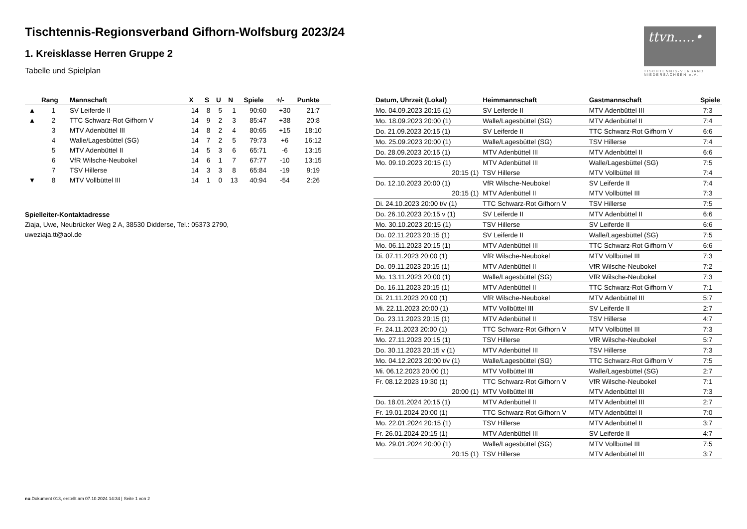Tischtennis-Regionsverband Gifhorn-Wolfsburg 2023/24
1. Kreisklasse Herren Gruppe 2
Tabelle und Spielplan
ttvn.....•
TISCHTENNIS-VERBAND NIEDERSACHSEN e.V.
| | Rang | Mannschaft | X | S | U | N | Spiele | +/- | Punkte |
| --- | --- | --- | --- | --- | --- | --- | --- | --- | --- |
| ▲ | 1 | SV Leiferde II | 14 | 8 | 5 | 1 | 90:60 | +30 | 21:7 |
| ▲ | 2 | TTC Schwarz-Rot Gifhorn V | 14 | 9 | 2 | 3 | 85:47 | +38 | 20:8 |
| | 3 | MTV Adenbüttel III | 14 | 8 | 2 | 4 | 80:65 | +15 | 18:10 |
| | 4 | Walle/Lagesbüttel (SG) | 14 | 7 | 2 | 5 | 79:73 | +6 | 16:12 |
| | 5 | MTV Adenbüttel II | 14 | 5 | 3 | 6 | 65:71 | -6 | 13:15 |
| | 6 | VfR Wilsche-Neubokel | 14 | 6 | 1 | 7 | 67:77 | -10 | 13:15 |
| | 7 | TSV Hillerse | 14 | 3 | 3 | 8 | 65:84 | -19 | 9:19 |
| ▼ | 8 | MTV Vollbüttel III | 14 | 1 | 0 | 13 | 40:94 | -54 | 2:26 |
Spielleiter-Kontaktadresse
Ziaja, Uwe, Neubrücker Weg 2 A, 38530 Didderse, Tel.: 05373 2790, uweziaja.tt@aol.de
| Datum, Uhrzeit (Lokal) | Heimmannschaft | Gastmannschaft | Spiele |
| --- | --- | --- | --- |
| Mo. 04.09.2023 20:15 (1) | SV Leiferde II | MTV Adenbüttel III | 7:3 |
| Mo. 18.09.2023 20:00 (1) | Walle/Lagesbüttel (SG) | MTV Adenbüttel II | 7:4 |
| Do. 21.09.2023 20:15 (1) | SV Leiferde II | TTC Schwarz-Rot Gifhorn V | 6:6 |
| Mo. 25.09.2023 20:00 (1) | Walle/Lagesbüttel (SG) | TSV Hillerse | 7:4 |
| Do. 28.09.2023 20:15 (1) | MTV Adenbüttel III | MTV Adenbüttel II | 6:6 |
| Mo. 09.10.2023 20:15 (1) | MTV Adenbüttel III | Walle/Lagesbüttel (SG) | 7:5 |
| 20:15 (1) | TSV Hillerse | MTV Vollbüttel III | 7:4 |
| Do. 12.10.2023 20:00 (1) | VfR Wilsche-Neubokel | SV Leiferde II | 7:4 |
| 20:15 (1) | MTV Adenbüttel II | MTV Vollbüttel III | 7:3 |
| Di. 24.10.2023 20:00 t/v (1) | TTC Schwarz-Rot Gifhorn V | TSV Hillerse | 7:5 |
| Do. 26.10.2023 20:15 v (1) | SV Leiferde II | MTV Adenbüttel II | 6:6 |
| Mo. 30.10.2023 20:15 (1) | TSV Hillerse | SV Leiferde II | 6:6 |
| Do. 02.11.2023 20:15 (1) | SV Leiferde II | Walle/Lagesbüttel (SG) | 7:5 |
| Mo. 06.11.2023 20:15 (1) | MTV Adenbüttel III | TTC Schwarz-Rot Gifhorn V | 6:6 |
| Di. 07.11.2023 20:00 (1) | VfR Wilsche-Neubokel | MTV Vollbüttel III | 7:3 |
| Do. 09.11.2023 20:15 (1) | MTV Adenbüttel II | VfR Wilsche-Neubokel | 7:2 |
| Mo. 13.11.2023 20:00 (1) | Walle/Lagesbüttel (SG) | VfR Wilsche-Neubokel | 7:3 |
| Do. 16.11.2023 20:15 (1) | MTV Adenbüttel II | TTC Schwarz-Rot Gifhorn V | 7:1 |
| Di. 21.11.2023 20:00 (1) | VfR Wilsche-Neubokel | MTV Adenbüttel III | 5:7 |
| Mi. 22.11.2023 20:00 (1) | MTV Vollbüttel III | SV Leiferde II | 2:7 |
| Do. 23.11.2023 20:15 (1) | MTV Adenbüttel II | TSV Hillerse | 4:7 |
| Fr. 24.11.2023 20:00 (1) | TTC Schwarz-Rot Gifhorn V | MTV Vollbüttel III | 7:3 |
| Mo. 27.11.2023 20:15 (1) | TSV Hillerse | VfR Wilsche-Neubokel | 5:7 |
| Do. 30.11.2023 20:15 v (1) | MTV Adenbüttel III | TSV Hillerse | 7:3 |
| Mo. 04.12.2023 20:00 t/v (1) | Walle/Lagesbüttel (SG) | TTC Schwarz-Rot Gifhorn V | 7:5 |
| Mi. 06.12.2023 20:00 (1) | MTV Vollbüttel III | Walle/Lagesbüttel (SG) | 2:7 |
| Fr. 08.12.2023 19:30 (1) | TTC Schwarz-Rot Gifhorn V | VfR Wilsche-Neubokel | 7:1 |
| 20:00 (1) | MTV Vollbüttel III | MTV Adenbüttel III | 7:3 |
| Do. 18.01.2024 20:15 (1) | MTV Adenbüttel II | MTV Adenbüttel III | 2:7 |
| Fr. 19.01.2024 20:00 (1) | TTC Schwarz-Rot Gifhorn V | MTV Adenbüttel II | 7:0 |
| Mo. 22.01.2024 20:15 (1) | TSV Hillerse | MTV Adenbüttel II | 3:7 |
| Fr. 26.01.2024 20:15 (1) | MTV Adenbüttel III | SV Leiferde II | 4:7 |
| Mo. 29.01.2024 20:00 (1) | Walle/Lagesbüttel (SG) | MTV Vollbüttel III | 7:5 |
| 20:15 (1) | TSV Hillerse | MTV Adenbüttel III | 3:7 |
nu.Dokument 013, erstellt am 07.10.2024 14:34 | Seite 1 von 2